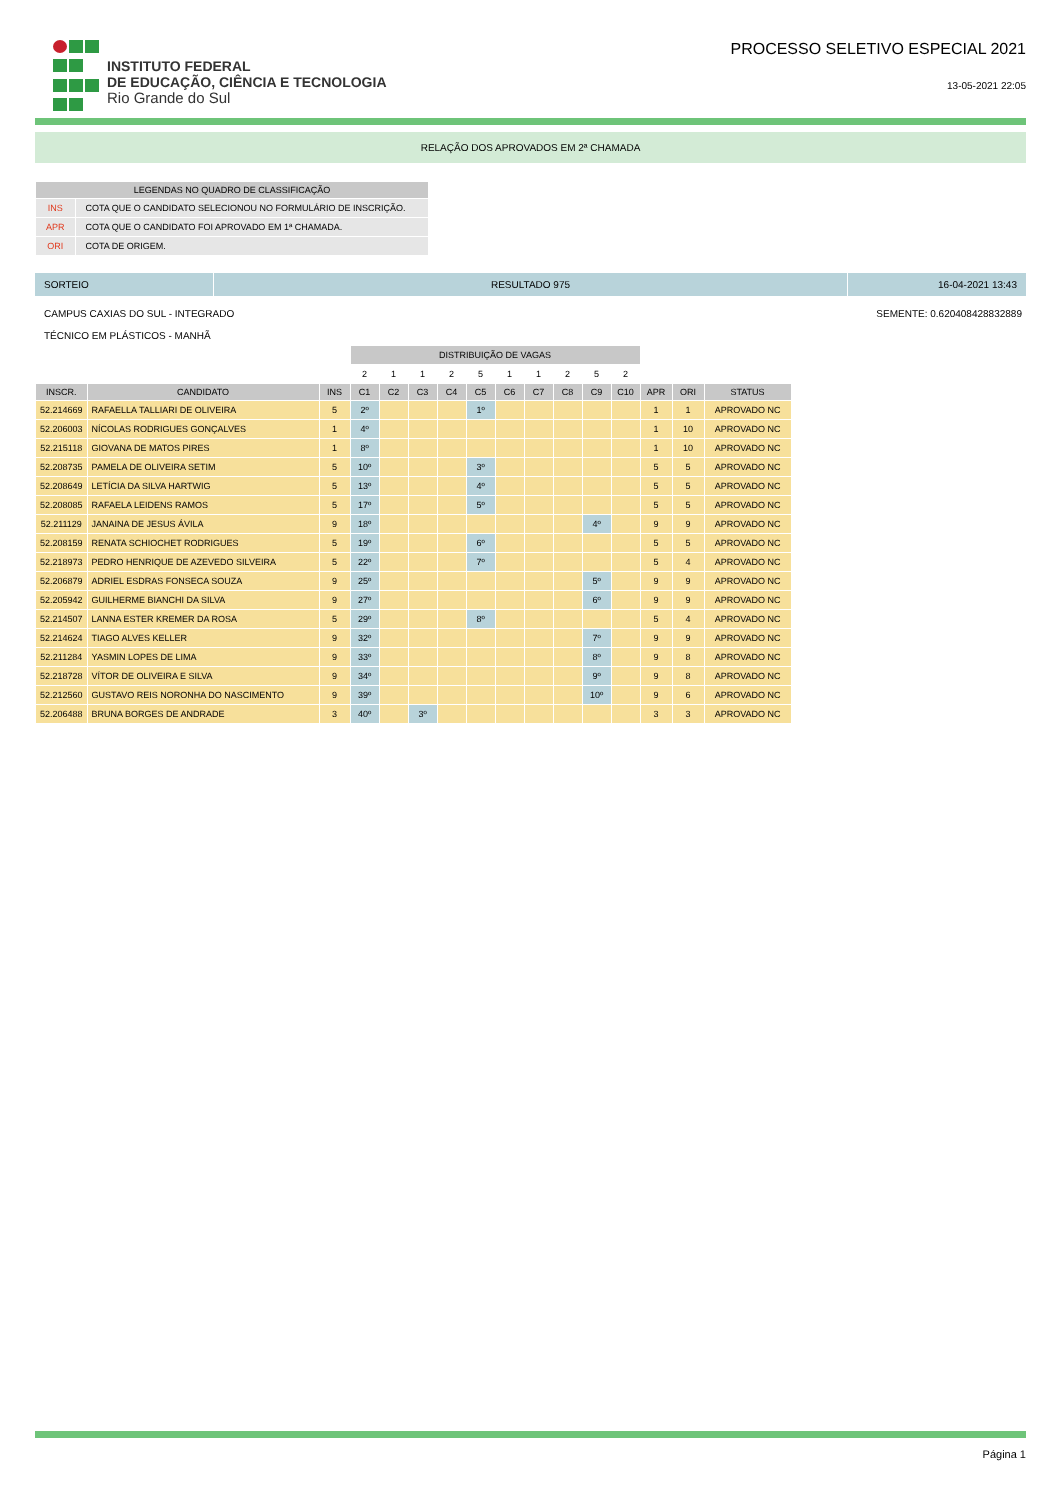INSTITUTO FEDERAL
DE EDUCAÇÃO, CIÊNCIA E TECNOLOGIA
Rio Grande do Sul
PROCESSO SELETIVO ESPECIAL 2021
13-05-2021 22:05
RELAÇÃO DOS APROVADOS EM 2ª CHAMADA
| LEGENDAS NO QUADRO DE CLASSIFICAÇÃO | |
| --- | --- |
| INS | COTA QUE O CANDIDATO SELECIONOU NO FORMULÁRIO DE INSCRIÇÃO. |
| APR | COTA QUE O CANDIDATO FOI APROVADO EM 1ª CHAMADA. |
| ORI | COTA DE ORIGEM. |
SORTEIO RESULTADO 975 16-04-2021 13:43
CAMPUS CAXIAS DO SUL - INTEGRADO
TÉCNICO EM PLÁSTICOS - MANHÃ
SEMENTE: 0.620408428832889
| | | | DISTRIBUIÇÃO DE VAGAS | | | | | | | | | | | | |
| | | | 2 | 1 | 1 | 2 | 5 | 1 | 1 | 2 | 5 | 2 | | | |
| INSCR. | CANDIDATO | INS | C1 | C2 | C3 | C4 | C5 | C6 | C7 | C8 | C9 | C10 | APR | ORI | STATUS |
| 52.214669 | RAFAELLA TALLIARI DE OLIVEIRA | 5 | 2º | | | | 1º | | | | | | 1 | 1 | APROVADO NC |
| 52.206003 | NÍCOLAS RODRIGUES GONÇALVES | 1 | 4º | | | | | | | | | | 1 | 10 | APROVADO NC |
| 52.215118 | GIOVANA DE MATOS PIRES | 1 | 8º | | | | | | | | | | 1 | 10 | APROVADO NC |
| 52.208735 | PAMELA DE OLIVEIRA SETIM | 5 | 10º | | | | 3º | | | | | | 5 | 5 | APROVADO NC |
| 52.208649 | LETÍCIA DA SILVA HARTWIG | 5 | 13º | | | | 4º | | | | | | 5 | 5 | APROVADO NC |
| 52.208085 | RAFAELA LEIDENS RAMOS | 5 | 17º | | | | 5º | | | | | | 5 | 5 | APROVADO NC |
| 52.211129 | JANAINA DE JESUS ÁVILA | 9 | 18º | | | | | | | | 4º | | 9 | 9 | APROVADO NC |
| 52.208159 | RENATA SCHIOCHET RODRIGUES | 5 | 19º | | | | 6º | | | | | | 5 | 5 | APROVADO NC |
| 52.218973 | PEDRO HENRIQUE DE AZEVEDO SILVEIRA | 5 | 22º | | | | 7º | | | | | | 5 | 4 | APROVADO NC |
| 52.206879 | ADRIEL ESDRAS FONSECA SOUZA | 9 | 25º | | | | | | | | 5º | | 9 | 9 | APROVADO NC |
| 52.205942 | GUILHERME BIANCHI DA SILVA | 9 | 27º | | | | | | | | 6º | | 9 | 9 | APROVADO NC |
| 52.214507 | LANNA ESTER KREMER DA ROSA | 5 | 29º | | | | 8º | | | | | | 5 | 4 | APROVADO NC |
| 52.214624 | TIAGO ALVES KELLER | 9 | 32º | | | | | | | | 7º | | 9 | 9 | APROVADO NC |
| 52.211284 | YASMIN LOPES DE LIMA | 9 | 33º | | | | | | | | 8º | | 9 | 8 | APROVADO NC |
| 52.218728 | VÍTOR DE OLIVEIRA E SILVA | 9 | 34º | | | | | | | | 9º | | 9 | 8 | APROVADO NC |
| 52.212560 | GUSTAVO REIS NORONHA DO NASCIMENTO | 9 | 39º | | | | | | | | 10º | | 9 | 6 | APROVADO NC |
| 52.206488 | BRUNA BORGES DE ANDRADE | 3 | 40º | | 3º | | | | | | | | 3 | 3 | APROVADO NC |
Página 1